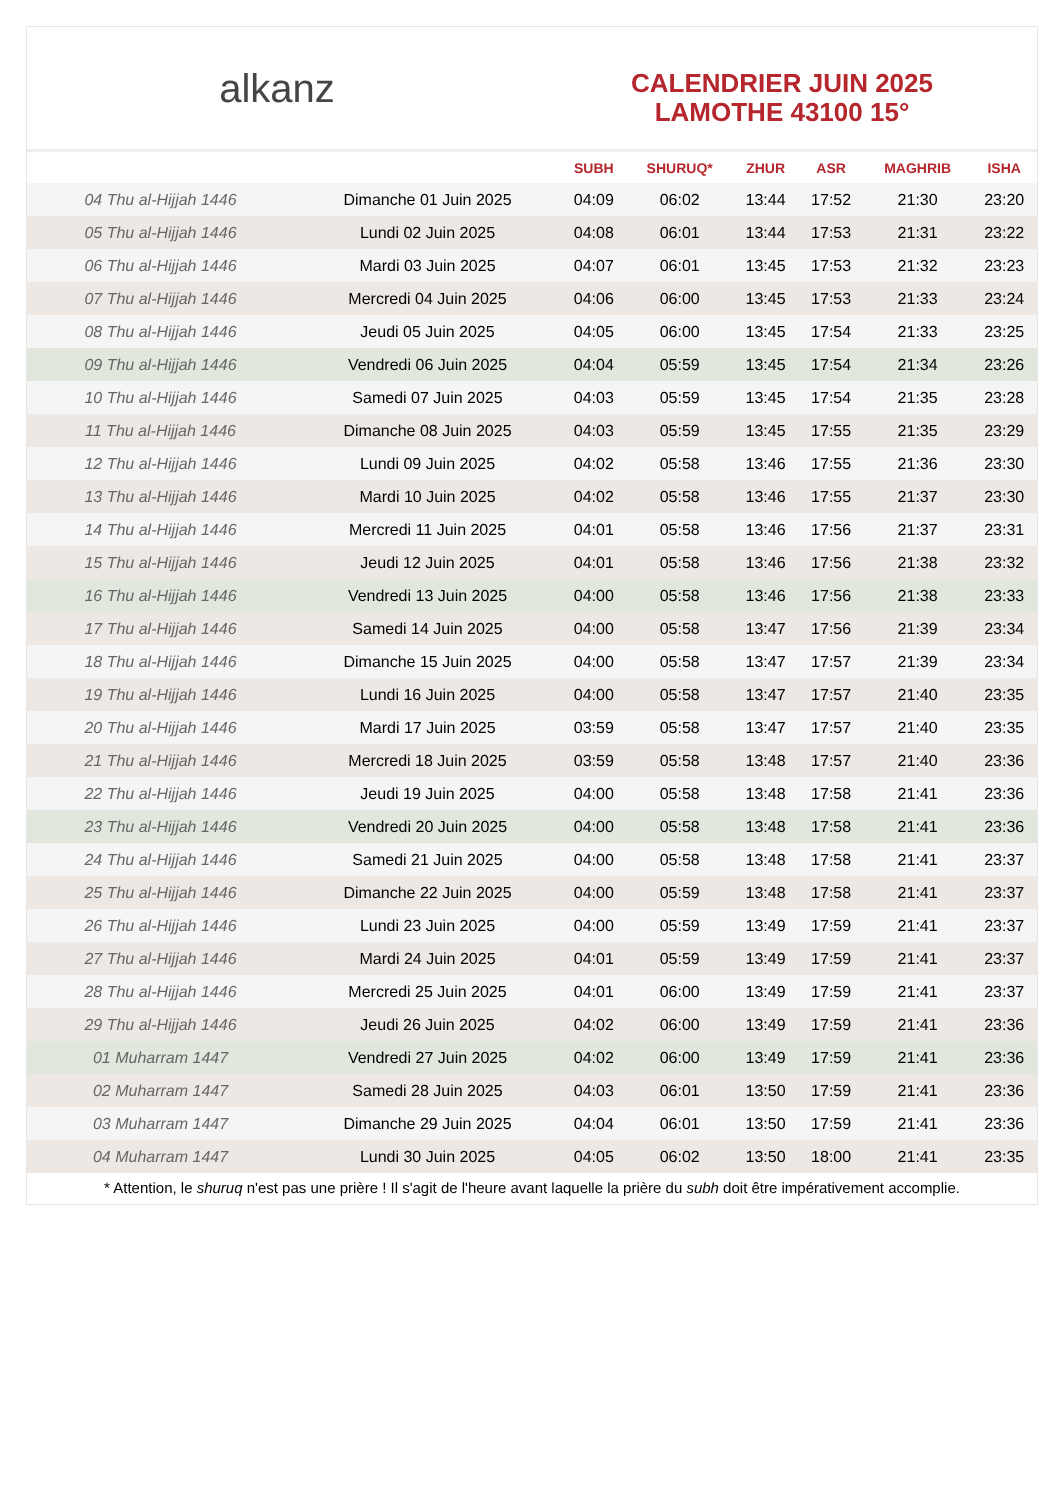alkanz
CALENDRIER JUIN 2025
LAMOTHE 43100 15°
| | | SUBH | SHURUQ* | ZHUR | ASR | MAGHRIB | ISHA |
| --- | --- | --- | --- | --- | --- | --- | --- |
| 04 Thu al-Hijjah 1446 | Dimanche 01 Juin 2025 | 04:09 | 06:02 | 13:44 | 17:52 | 21:30 | 23:20 |
| 05 Thu al-Hijjah 1446 | Lundi 02 Juin 2025 | 04:08 | 06:01 | 13:44 | 17:53 | 21:31 | 23:22 |
| 06 Thu al-Hijjah 1446 | Mardi 03 Juin 2025 | 04:07 | 06:01 | 13:45 | 17:53 | 21:32 | 23:23 |
| 07 Thu al-Hijjah 1446 | Mercredi 04 Juin 2025 | 04:06 | 06:00 | 13:45 | 17:53 | 21:33 | 23:24 |
| 08 Thu al-Hijjah 1446 | Jeudi 05 Juin 2025 | 04:05 | 06:00 | 13:45 | 17:54 | 21:33 | 23:25 |
| 09 Thu al-Hijjah 1446 | Vendredi 06 Juin 2025 | 04:04 | 05:59 | 13:45 | 17:54 | 21:34 | 23:26 |
| 10 Thu al-Hijjah 1446 | Samedi 07 Juin 2025 | 04:03 | 05:59 | 13:45 | 17:54 | 21:35 | 23:28 |
| 11 Thu al-Hijjah 1446 | Dimanche 08 Juin 2025 | 04:03 | 05:59 | 13:45 | 17:55 | 21:35 | 23:29 |
| 12 Thu al-Hijjah 1446 | Lundi 09 Juin 2025 | 04:02 | 05:58 | 13:46 | 17:55 | 21:36 | 23:30 |
| 13 Thu al-Hijjah 1446 | Mardi 10 Juin 2025 | 04:02 | 05:58 | 13:46 | 17:55 | 21:37 | 23:30 |
| 14 Thu al-Hijjah 1446 | Mercredi 11 Juin 2025 | 04:01 | 05:58 | 13:46 | 17:56 | 21:37 | 23:31 |
| 15 Thu al-Hijjah 1446 | Jeudi 12 Juin 2025 | 04:01 | 05:58 | 13:46 | 17:56 | 21:38 | 23:32 |
| 16 Thu al-Hijjah 1446 | Vendredi 13 Juin 2025 | 04:00 | 05:58 | 13:46 | 17:56 | 21:38 | 23:33 |
| 17 Thu al-Hijjah 1446 | Samedi 14 Juin 2025 | 04:00 | 05:58 | 13:47 | 17:56 | 21:39 | 23:34 |
| 18 Thu al-Hijjah 1446 | Dimanche 15 Juin 2025 | 04:00 | 05:58 | 13:47 | 17:57 | 21:39 | 23:34 |
| 19 Thu al-Hijjah 1446 | Lundi 16 Juin 2025 | 04:00 | 05:58 | 13:47 | 17:57 | 21:40 | 23:35 |
| 20 Thu al-Hijjah 1446 | Mardi 17 Juin 2025 | 03:59 | 05:58 | 13:47 | 17:57 | 21:40 | 23:35 |
| 21 Thu al-Hijjah 1446 | Mercredi 18 Juin 2025 | 03:59 | 05:58 | 13:48 | 17:57 | 21:40 | 23:36 |
| 22 Thu al-Hijjah 1446 | Jeudi 19 Juin 2025 | 04:00 | 05:58 | 13:48 | 17:58 | 21:41 | 23:36 |
| 23 Thu al-Hijjah 1446 | Vendredi 20 Juin 2025 | 04:00 | 05:58 | 13:48 | 17:58 | 21:41 | 23:36 |
| 24 Thu al-Hijjah 1446 | Samedi 21 Juin 2025 | 04:00 | 05:58 | 13:48 | 17:58 | 21:41 | 23:37 |
| 25 Thu al-Hijjah 1446 | Dimanche 22 Juin 2025 | 04:00 | 05:59 | 13:48 | 17:58 | 21:41 | 23:37 |
| 26 Thu al-Hijjah 1446 | Lundi 23 Juin 2025 | 04:00 | 05:59 | 13:49 | 17:59 | 21:41 | 23:37 |
| 27 Thu al-Hijjah 1446 | Mardi 24 Juin 2025 | 04:01 | 05:59 | 13:49 | 17:59 | 21:41 | 23:37 |
| 28 Thu al-Hijjah 1446 | Mercredi 25 Juin 2025 | 04:01 | 06:00 | 13:49 | 17:59 | 21:41 | 23:37 |
| 29 Thu al-Hijjah 1446 | Jeudi 26 Juin 2025 | 04:02 | 06:00 | 13:49 | 17:59 | 21:41 | 23:36 |
| 01 Muharram 1447 | Vendredi 27 Juin 2025 | 04:02 | 06:00 | 13:49 | 17:59 | 21:41 | 23:36 |
| 02 Muharram 1447 | Samedi 28 Juin 2025 | 04:03 | 06:01 | 13:50 | 17:59 | 21:41 | 23:36 |
| 03 Muharram 1447 | Dimanche 29 Juin 2025 | 04:04 | 06:01 | 13:50 | 17:59 | 21:41 | 23:36 |
| 04 Muharram 1447 | Lundi 30 Juin 2025 | 04:05 | 06:02 | 13:50 | 18:00 | 21:41 | 23:35 |
* Attention, le shuruq n'est pas une prière ! Il s'agit de l'heure avant laquelle la prière du subh doit être impérativement accomplie.